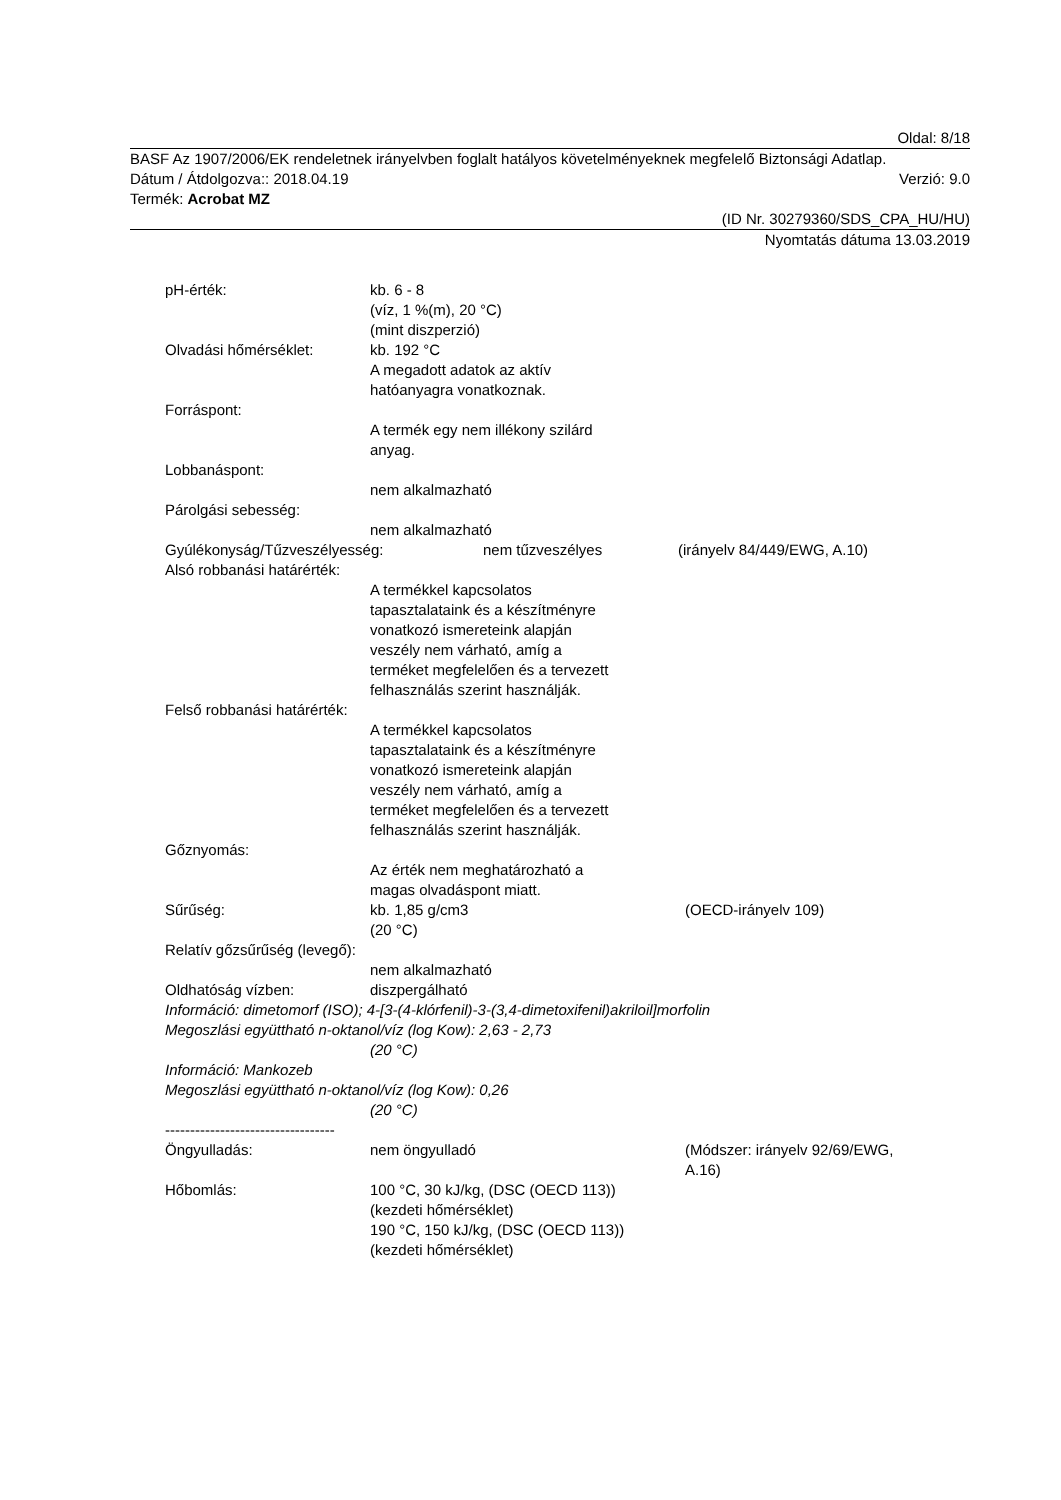Oldal: 8/18
BASF Az 1907/2006/EK rendeletnek irányelvben foglalt hatályos követelményeknek megfelelő Biztonsági Adatlap.
Dátum / Átdolgozva:: 2018.04.19 Verzió: 9.0
Termék: Acrobat MZ
(ID Nr. 30279360/SDS_CPA_HU/HU)
Nyomtatás dátuma 13.03.2019
pH-érték: kb. 6 - 8
(víz, 1 %(m), 20 °C)
(mint diszperzió)
Olvadási hőmérséklet: kb. 192 °C
A megadott adatok az aktív
hatóanyagra vonatkoznak.
Forráspont:
A termék egy nem illékony szilárd
anyag.
Lobbanáspont:
nem alkalmazható
Párolgási sebesség:
nem alkalmazható
Gyúlékonyság/Tűzveszélyesség: nem tűzveszélyes (irányelv 84/449/EWG, A.10)
Alsó robbanási határérték:
A termékkel kapcsolatos
tapasztalataink és a készítményre
vonatkozó ismereteink alapján
veszély nem várható, amíg a
terméket megfelelően és a tervezett
felhasználás szerint használják.
Felső robbanási határérték:
A termékkel kapcsolatos
tapasztalataink és a készítményre
vonatkozó ismereteink alapján
veszély nem várható, amíg a
terméket megfelelően és a tervezett
felhasználás szerint használják.
Gőznyomás:
Az érték nem meghatározható a
magas olvadáspont miatt.
Sűrűség: kb. 1,85 g/cm3
(20 °C)
(OECD-irányelv 109)
Relatív gőzsűrűség (levegő):
nem alkalmazható
Oldhatóság vízben: diszpergálható
Információ: dimetomorf (ISO); 4-[3-(4-klórfenil)-3-(3,4-dimetoxifenil)akriloil]morfolin
Megoszlási együttható n-oktanol/víz (log Kow): 2,63 - 2,73
(20 °C)
Információ: Mankozeb
Megoszlási együttható n-oktanol/víz (log Kow): 0,26
(20 °C)
----------------------------------
Öngyulladás: nem öngyulladó (Módszer: irányelv 92/69/EWG,
A.16)
Hőbomlás: 100 °C, 30 kJ/kg, (DSC (OECD 113))
(kezdeti hőmérséklet)
190 °C, 150 kJ/kg, (DSC (OECD 113))
(kezdeti hőmérséklet)